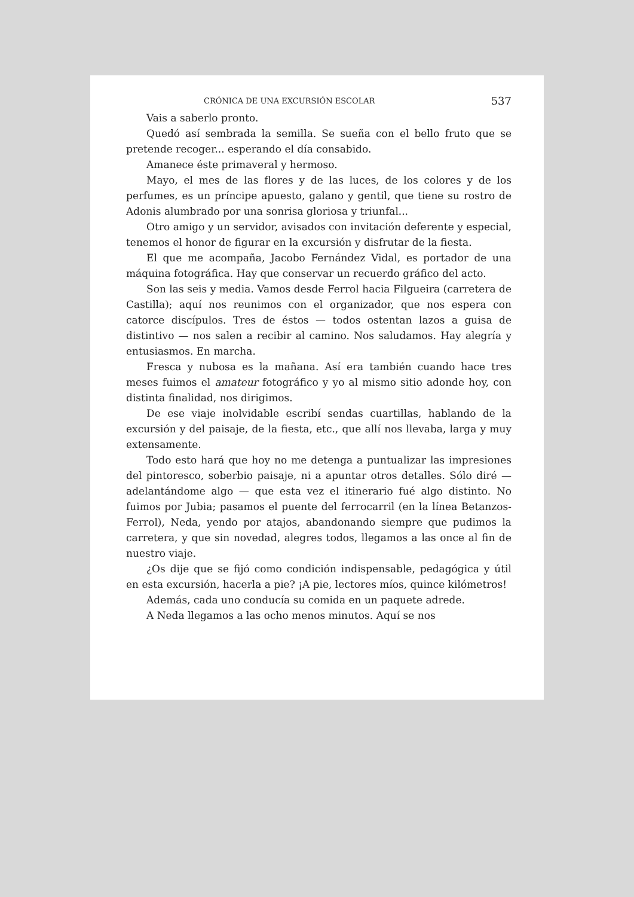CRÓNICA DE UNA EXCURSIÓN ESCOLAR 537
Vais a saberlo pronto.
Quedó así sembrada la semilla. Se sueña con el bello fruto que se pretende recoger... esperando el día consabido.
Amanece éste primaveral y hermoso.
Mayo, el mes de las flores y de las luces, de los colores y de los perfumes, es un príncipe apuesto, galano y gentil, que tiene su rostro de Adonis alumbrado por una sonrisa gloriosa y triunfal...
Otro amigo y un servidor, avisados con invitación deferente y especial, tenemos el honor de figurar en la excursión y disfrutar de la fiesta.
El que me acompaña, Jacobo Fernández Vidal, es portador de una máquina fotográfica. Hay que conservar un recuerdo gráfico del acto.
Son las seis y media. Vamos desde Ferrol hacia Filgueira (carretera de Castilla); aquí nos reunimos con el organizador, que nos espera con catorce discípulos. Tres de éstos — todos ostentan lazos a guisa de distintivo — nos salen a recibir al camino. Nos saludamos. Hay alegría y entusiasmos. En marcha.
Fresca y nubosa es la mañana. Así era también cuando hace tres meses fuimos el amateur fotográfico y yo al mismo sitio adonde hoy, con distinta finalidad, nos dirigimos.
De ese viaje inolvidable escribí sendas cuartillas, hablando de la excursión y del paisaje, de la fiesta, etc., que allí nos llevaba, larga y muy extensamente.
Todo esto hará que hoy no me detenga a puntualizar las impresiones del pintoresco, soberbio paisaje, ni a apuntar otros detalles. Sólo diré — adelantándome algo — que esta vez el itinerario fué algo distinto. No fuimos por Jubia; pasamos el puente del ferrocarril (en la línea Betanzos-Ferrol), Neda, yendo por atajos, abandonando siempre que pudimos la carretera, y que sin novedad, alegres todos, llegamos a las once al fin de nuestro viaje.
¿Os dije que se fijó como condición indispensable, pedagógica y útil en esta excursión, hacerla a pie? ¡A pie, lectores míos, quince kilómetros!
Además, cada uno conducía su comida en un paquete adrede.
A Neda llegamos a las ocho menos minutos. Aquí se nos